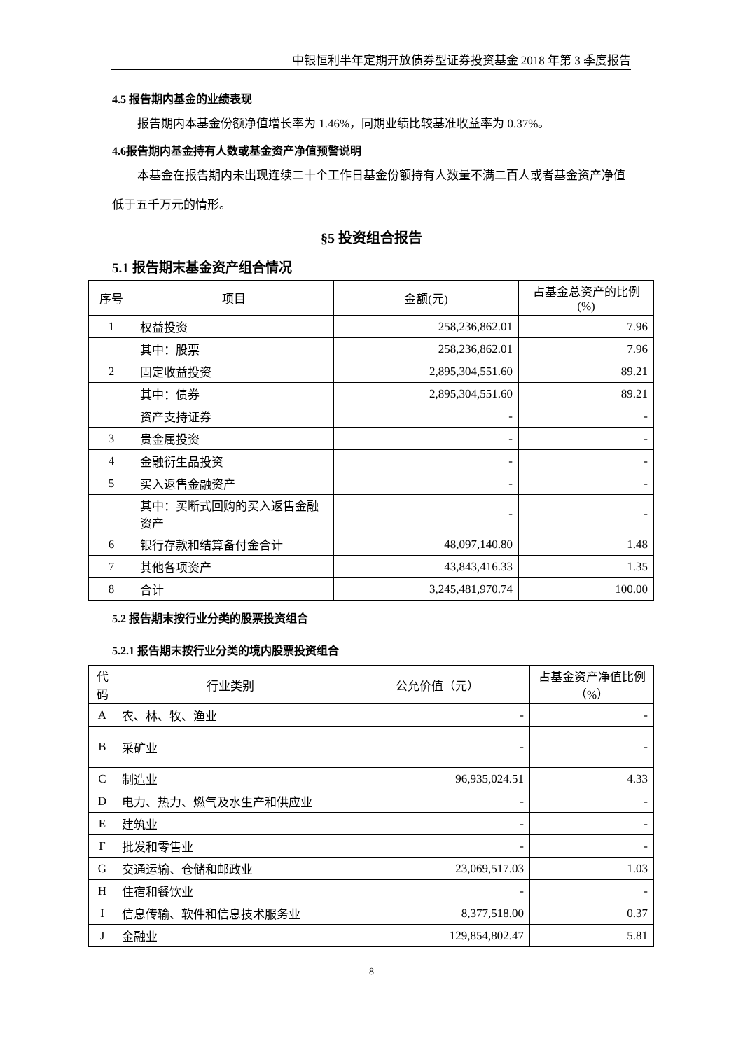中银恒利半年定期开放债券型证券投资基金 2018 年第 3 季度报告
4.5 报告期内基金的业绩表现
报告期内本基金份额净值增长率为 1.46%，同期业绩比较基准收益率为 0.37%。
4.6报告期内基金持有人数或基金资产净值预警说明
本基金在报告期内未出现连续二十个工作日基金份额持有人数量不满二百人或者基金资产净值低于五千万元的情形。
§5 投资组合报告
5.1 报告期末基金资产组合情况
| 序号 | 项目 | 金额(元) | 占基金总资产的比例(%) |
| --- | --- | --- | --- |
| 1 | 权益投资 | 258,236,862.01 | 7.96 |
| | 其中：股票 | 258,236,862.01 | 7.96 |
| 2 | 固定收益投资 | 2,895,304,551.60 | 89.21 |
| | 其中：债券 | 2,895,304,551.60 | 89.21 |
| | 资产支持证券 | - | - |
| 3 | 贵金属投资 | - | - |
| 4 | 金融衍生品投资 | - | - |
| 5 | 买入返售金融资产 | - | - |
| | 其中：买断式回购的买入返售金融资产 | - | - |
| 6 | 银行存款和结算备付金合计 | 48,097,140.80 | 1.48 |
| 7 | 其他各项资产 | 43,843,416.33 | 1.35 |
| 8 | 合计 | 3,245,481,970.74 | 100.00 |
5.2 报告期末按行业分类的股票投资组合
5.2.1 报告期末按行业分类的境内股票投资组合
| 代码 | 行业类别 | 公允价值（元） | 占基金资产净值比例（%） |
| --- | --- | --- | --- |
| A | 农、林、牧、渔业 | - | - |
| B | 采矿业 | - | - |
| C | 制造业 | 96,935,024.51 | 4.33 |
| D | 电力、热力、燃气及水生产和供应业 | - | - |
| E | 建筑业 | - | - |
| F | 批发和零售业 | - | - |
| G | 交通运输、仓储和邮政业 | 23,069,517.03 | 1.03 |
| H | 住宿和餐饮业 | - | - |
| I | 信息传输、软件和信息技术服务业 | 8,377,518.00 | 0.37 |
| J | 金融业 | 129,854,802.47 | 5.81 |
8